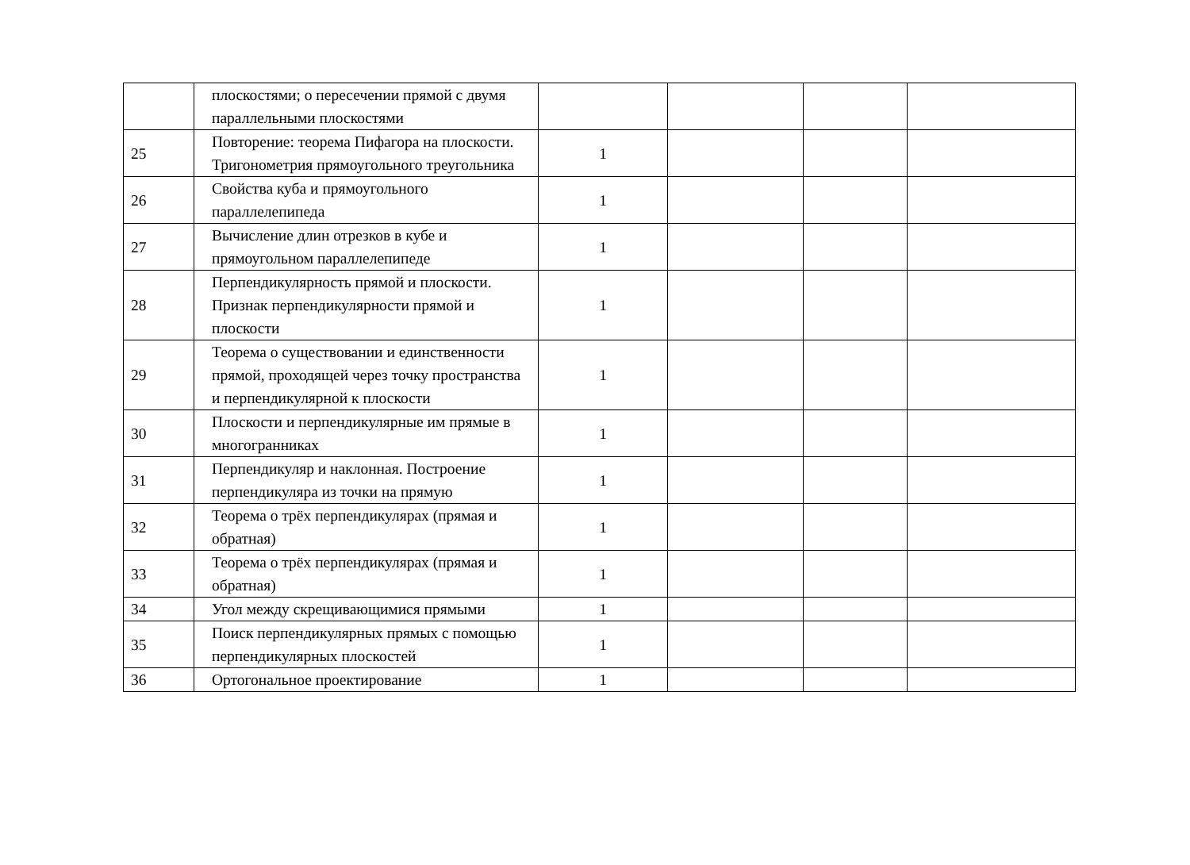| | плоскостями; о пересечении прямой с двумя параллельными плоскостями | | | | |
| 25 | Повторение: теорема Пифагора на плоскости. Тригонометрия прямоугольного треугольника | 1 | | | |
| 26 | Свойства куба и прямоугольного параллелепипеда | 1 | | | |
| 27 | Вычисление длин отрезков в кубе и прямоугольном параллелепипеде | 1 | | | |
| 28 | Перпендикулярность прямой и плоскости. Признак перпендикулярности прямой и плоскости | 1 | | | |
| 29 | Теорема о существовании и единственности прямой, проходящей через точку пространства и перпендикулярной к плоскости | 1 | | | |
| 30 | Плоскости и перпендикулярные им прямые в многогранниках | 1 | | | |
| 31 | Перпендикуляр и наклонная. Построение перпендикуляра из точки на прямую | 1 | | | |
| 32 | Теорема о трёх перпендикулярах (прямая и обратная) | 1 | | | |
| 33 | Теорема о трёх перпендикулярах (прямая и обратная) | 1 | | | |
| 34 | Угол между скрещивающимися прямыми | 1 | | | |
| 35 | Поиск перпендикулярных прямых с помощью перпендикулярных плоскостей | 1 | | | |
| 36 | Ортогональное проектирование | 1 | | | |